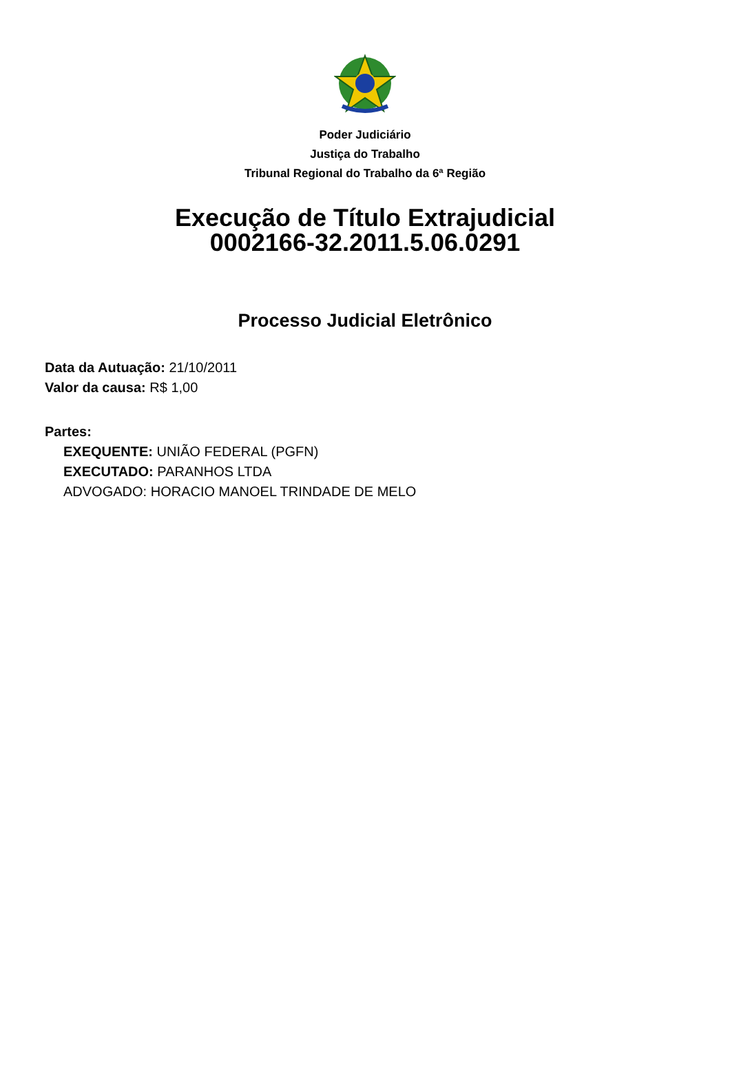Poder Judiciário
Justiça do Trabalho
Tribunal Regional do Trabalho da 6ª Região
Execução de Título Extrajudicial
0002166-32.2011.5.06.0291
Processo Judicial Eletrônico
Data da Autuação: 21/10/2011
Valor da causa: R$ 1,00
Partes:
EXEQUENTE: UNIÃO FEDERAL (PGFN)
EXECUTADO: PARANHOS LTDA
ADVOGADO: HORACIO MANOEL TRINDADE DE MELO